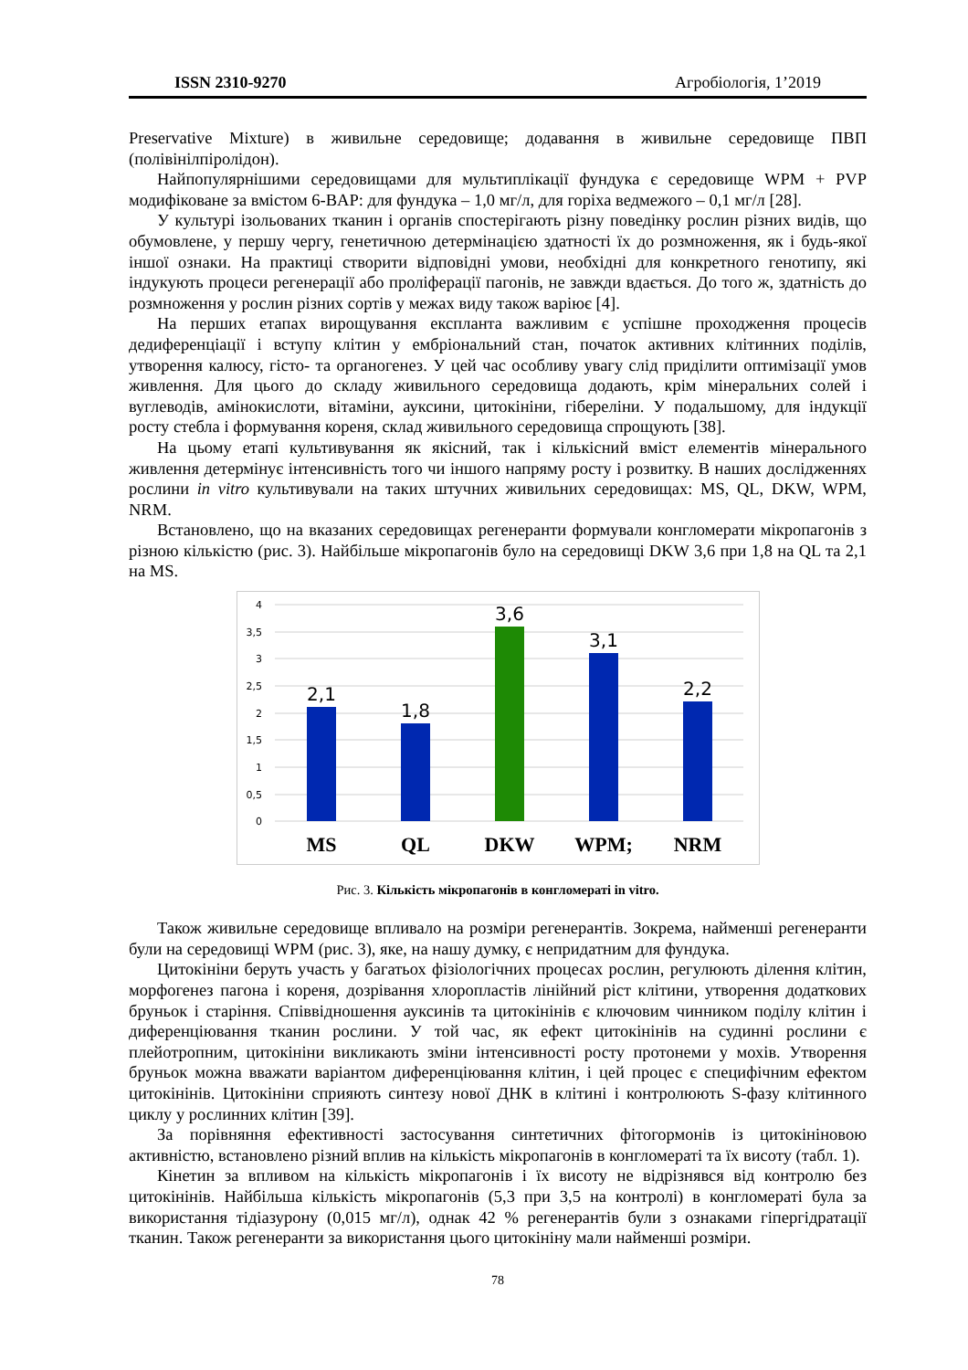ISSN 2310-9270 Агробіологія, 1’2019
Preservative Mixture) в живильне середовище; додавання в живильне середовище ПВП (полівінілпіролідон).
Найпопулярнішими середовищами для мультиплікації фундука є середовище WPM + PVP модифіковане за вмістом 6-BAP: для фундука – 1,0 мг/л, для горіха ведмежого – 0,1 мг/л [28].
У культурі ізольованих тканин і органів спостерігають різну поведінку рослин різних видів, що обумовлене, у першу чергу, генетичною детермінацією здатності їх до розмноження, як і будь-якої іншої ознаки. На практиці створити відповідні умови, необхідні для конкретного генотипу, які індукують процеси регенерації або проліферації пагонів, не завжди вдається. До того ж, здатність до розмноження у рослин різних сортів у межах виду також варіює [4].
На перших етапах вирощування експланта важливим є успішне проходження процесів дедиференціації і вступу клітин у ембріональний стан, початок активних клітинних поділів, утворення калюсу, гісто- та органогенез. У цей час особливу увагу слід приділити оптимізації умов живлення. Для цього до складу живильного середовища додають, крім мінеральних солей і вуглеводів, амінокислоти, вітаміни, ауксини, цитокініни, гібереліни. У подальшому, для індукції росту стебла і формування кореня, склад живильного середовища спрощують [38].
На цьому етапі культивування як якісний, так і кількісний вміст елементів мінерального живлення детермінує інтенсивність того чи іншого напряму росту і розвитку. В наших дослідженнях рослини in vitro культивували на таких штучних живильних середовищах: MS, QL, DKW, WPM, NRM.
Встановлено, що на вказаних середовищах регенеранти формували конгломерати мікропагонів з різною кількістю (рис. 3). Найбільше мікропагонів було на середовищі DKW 3,6 при 1,8 на QL та 2,1 на MS.
4
3,5
3
2,5
2
1,5
1
0,5
0
2,1
1,8
3,6
3,1
2,2
MS
QL
DKW
WPM;
NRM
Рис. 3. Кількість мікропагонів в конгломераті in vitro.
Також живильне середовище впливало на розміри регенерантів. Зокрема, найменші регенеранти були на середовищі WPM (рис. 3), яке, на нашу думку, є непридатним для фундука.
Цитокініни беруть участь у багатьох фізіологічних процесах рослин, регулюють ділення клітин, морфогенез пагона і кореня, дозрівання хлоропластів лінійний ріст клітини, утворення додаткових бруньок і старіння. Співвідношення ауксинів та цитокінінів є ключовим чинником поділу клітин і диференціювання тканин рослини. У той час, як ефект цитокінінів на судинні рослини є плейотропним, цитокініни викликають зміни інтенсивності росту протонеми у мохів. Утворення бруньок можна вважати варіантом диференціювання клітин, і цей процес є специфічним ефектом цитокінінів. Цитокініни сприяють синтезу нової ДНК в клітині і контролюють S-фазу клітинного циклу у рослинних клітин [39].
За порівняння ефективності застосування синтетичних фітогормонів із цитокініновою активністю, встановлено різний вплив на кількість мікропагонів в конгломераті та їх висоту (табл. 1).
Кінетин за впливом на кількість мікропагонів і їх висоту не відрізнявся від контролю без цитокінінів. Найбільша кількість мікропагонів (5,3 при 3,5 на контролі) в конгломераті була за використання тідіазурону (0,015 мг/л), однак 42 % регенерантів були з ознаками гіпергідратації тканин. Також регенеранти за використання цього цитокініну мали найменші розміри.
78